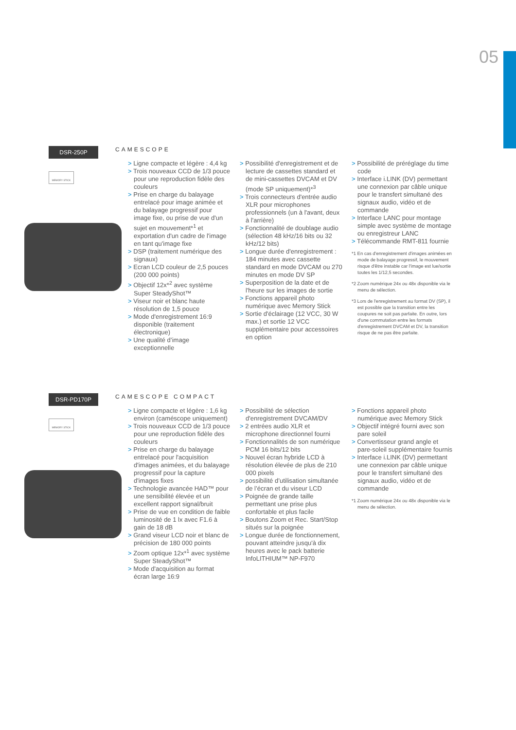05
DSR-250P
MEMORY STICK
CAMESCOPE
> Ligne compacte et légère : 4,4 kg
> Trois nouveaux CCD de 1/3 pouce pour une reproduction fidèle des couleurs
> Prise en charge du balayage entrelacé pour image animée et du balayage progressif pour image fixe, ou prise de vue d'un sujet en mouvement*<sup>1</sup> et exportation d'un cadre de l'image en tant qu'image fixe
> DSP (traitement numérique des signaux)
> Ecran LCD couleur de 2,5 pouces (200 000 points)
> Objectif 12x*<sup>2</sup> avec système Super SteadyShot™
> Viseur noir et blanc haute résolution de 1,5 pouce
> Mode d'enregistrement 16:9 disponible (traitement électronique)
> Une qualité d’image exceptionnelle
> Possibilité d'enregistrement et de lecture de cassettes standard et de mini-cassettes DVCAM et DV (mode SP uniquement)*<sup>3</sup>
> Trois connecteurs d'entrée audio XLR pour microphones professionnels (un à l'avant, deux à l'arrière)
> Fonctionnalité de doublage audio (sélection 48 kHz/16 bits ou 32 kHz/12 bits)
> Longue durée d'enregistrement : 184 minutes avec cassette standard en mode DVCAM ou 270 minutes en mode DV SP
> Superposition de la date et de l'heure sur les images de sortie
> Fonctions appareil photo numérique avec Memory Stick
> Sortie d'éclairage (12 VCC, 30 W max.) et sortie 12 VCC supplémentaire pour accessoires en option
> Possibilité de préréglage du time code
> Interface i.LINK (DV) permettant une connexion par câble unique pour le transfert simultané des signaux audio, vidéo et de commande
> Interface LANC pour montage simple avec système de montage ou enregistreur LANC
> Télécommande RMT-811 fournie
*1 En cas d'enregistrement d'images animées en mode de balayage progressif, le mouvement risque d'être instable car l'image est lue/sortie toutes les 1/12,5 secondes.
*2 Zoom numérique 24x ou 48x disponible via le menu de sélection.
*3 Lors de l'enregistrement au format DV (SP), il est possible que la transition entre les coupures ne soit pas parfaite. En outre, lors d'une commutation entre les formats d'enregistrement DVCAM et DV, la transition risque de ne pas être parfaite.
DSR-PD170P
MEMORY STICK
CAMESCOPE COMPACT
> Ligne compacte et légère : 1,6 kg environ (caméscope uniquement)
> Trois nouveaux CCD de 1/3 pouce pour une reproduction fidèle des couleurs
> Prise en charge du balayage entrelacé pour l'acquisition d'images animées, et du balayage progressif pour la capture d'images fixes
> Technologie avancée HAD™ pour une sensibilité élevée et un excellent rapport signal/bruit
> Prise de vue en condition de faible luminosité de 1 lx avec F1.6 à gain de 18 dB
> Grand viseur LCD noir et blanc de précision de 180 000 points
> Zoom optique 12x*<sup>1</sup> avec système Super SteadyShot™
> Mode d'acquisition au format écran large 16:9
> Possibilité de sélection d'enregistrement DVCAM/DV
> 2 entrées audio XLR et microphone directionnel fourni
> Fonctionnalités de son numérique PCM 16 bits/12 bits
> Nouvel écran hybride LCD à résolution élevée de plus de 210 000 pixels
> possibilité d’utilisation simultanée de l’écran et du viseur LCD
> Poignée de grande taille permettant une prise plus confortable et plus facile
> Boutons Zoom et Rec. Start/Stop situés sur la poignée
> Longue durée de fonctionnement, pouvant atteindre jusqu'à dix heures avec le pack batterie InfoLITHIUM™ NP-F970
> Fonctions appareil photo numérique avec Memory Stick
> Objectif intégré fourni avec son pare soleil
> Convertisseur grand angle et pare-soleil supplémentaire fournis
> Interface i.LINK (DV) permettant une connexion par câble unique pour le transfert simultané des signaux audio, vidéo et de commande
*1 Zoom numérique 24x ou 48x disponible via le menu de sélection.